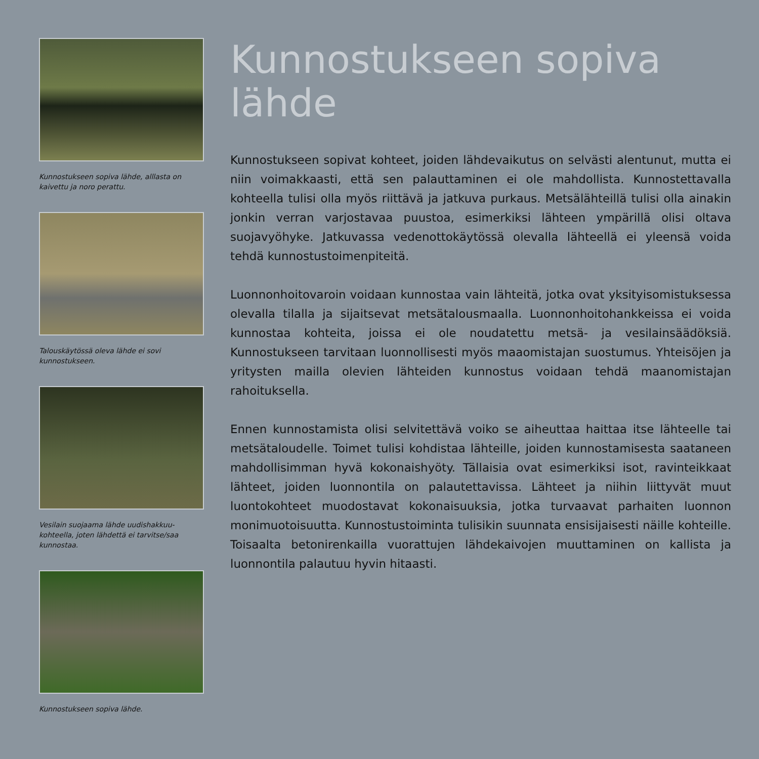Kunnostukseen sopiva lähde, alllasta on kaivettu ja noro perattu.
Talouskäytössä oleva lähde ei sovi kunnostukseen.
Vesilain suojaama lähde uudishakkuu-kohteella, joten lähdettä ei tarvitse/saa kunnostaa.
Kunnostukseen sopiva lähde.
Kunnostukseen sopiva lähde
Kunnostukseen sopivat kohteet, joiden lähdevaikutus on selvästi alentunut, mutta ei niin voimakkaasti, että sen palauttaminen ei ole mahdollista. Kunnostettavalla kohteella tulisi olla myös riittävä ja jatkuva purkaus. Metsälähteillä tulisi olla ainakin jonkin verran varjostavaa puustoa, esimerkiksi lähteen ympärillä olisi oltava suojavyöhyke. Jatkuvassa vedenottokäytössä olevalla lähteellä ei yleensä voida tehdä kunnostustoimenpiteitä.
Luonnonhoitovaroin voidaan kunnostaa vain lähteitä, jotka ovat yksityisomistuksessa olevalla tilalla ja sijaitsevat metsätalousmaalla. Luonnonhoitohankkeissa ei voida kunnostaa kohteita, joissa ei ole noudatettu metsä- ja vesilainsäädöksiä. Kunnostukseen tarvitaan luonnollisesti myös maaomistajan suostumus. Yhteisöjen ja yritysten mailla olevien lähteiden kunnostus voidaan tehdä maanomistajan rahoituksella.
Ennen kunnostamista olisi selvitettävä voiko se aiheuttaa haittaa itse lähteelle tai metsätaloudelle. Toimet tulisi kohdistaa lähteille, joiden kunnostamisesta saataneen mahdollisimman hyvä kokonaishyöty. Tällaisia ovat esimerkiksi isot, ravinteikkaat lähteet, joiden luonnontila on palautettavissa. Lähteet ja niihin liittyvät muut luontokohteet muodostavat kokonaisuuksia, jotka turvaavat parhaiten luonnon monimuotoisuutta. Kunnostustoiminta tulisikin suunnata ensisijaisesti näille kohteille. Toisaalta betonirenkailla vuorattujen lähdekaivojen muuttaminen on kallista ja luonnontila palautuu hyvin hitaasti.